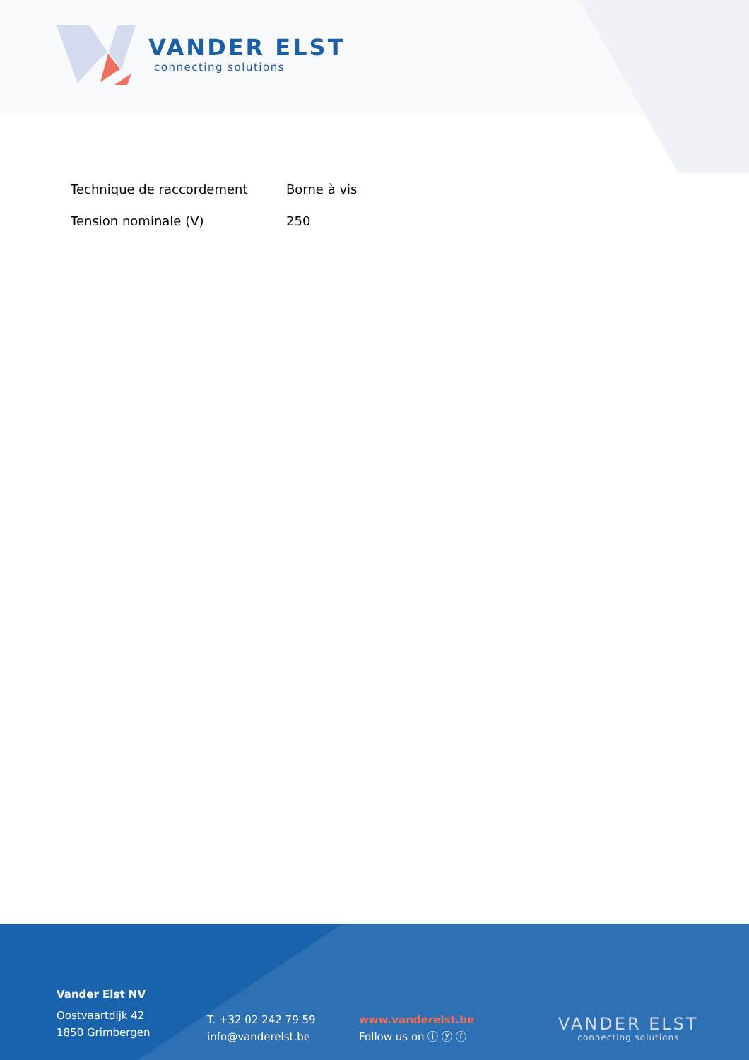VANDER ELST
connecting solutions
| Technique de raccordement | Borne à vis |
| Tension nominale (V) | 250 |
Vander Elst NV
Oostvaartdijk 42
1850 Grimbergen
T. +32 02 242 79 59
info@vanderelst.be
www.vanderelst.be
Follow us on ⓘ ⓨ ⓕ
VANDER ELST
connecting solutions